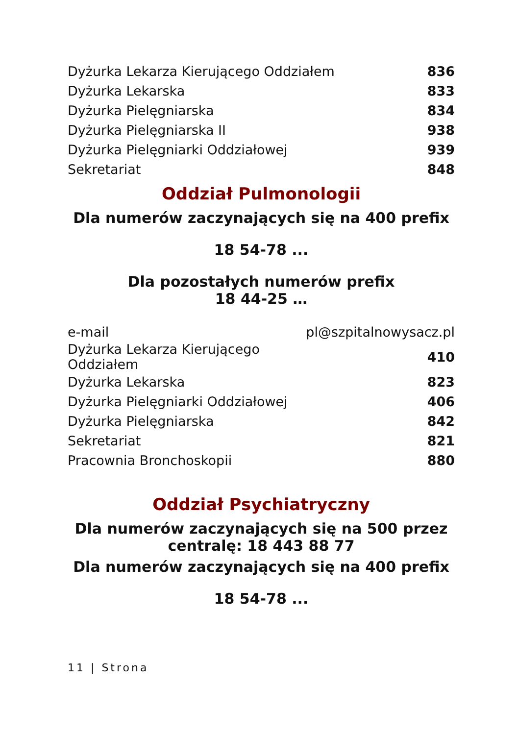| Dyżurka Lekarza Kierującego Oddziałem | 836 |
| Dyżurka Lekarska | 833 |
| Dyżurka Pielęgniarska | 834 |
| Dyżurka Pielęgniarska II | 938 |
| Dyżurka Pielęgniarki Oddziałowej | 939 |
| Sekretariat | 848 |
Oddział Pulmonologii
Dla numerów zaczynających się na 400 prefix
18 54-78 ...
Dla pozostałych numerów prefix
18 44-25 …
| e-mail | pl@szpitalnowysacz.pl |
| Dyżurka Lekarza Kierującego Oddziałem | 410 |
| Dyżurka Lekarska | 823 |
| Dyżurka Pielęgniarki Oddziałowej | 406 |
| Dyżurka Pielęgniarska | 842 |
| Sekretariat | 821 |
| Pracownia Bronchoskopii | 880 |
Oddział Psychiatryczny
Dla numerów zaczynających się na 500 przez
centralę: 18 443 88 77
Dla numerów zaczynających się na 400 prefix
18 54-78 ...
11 | Strona